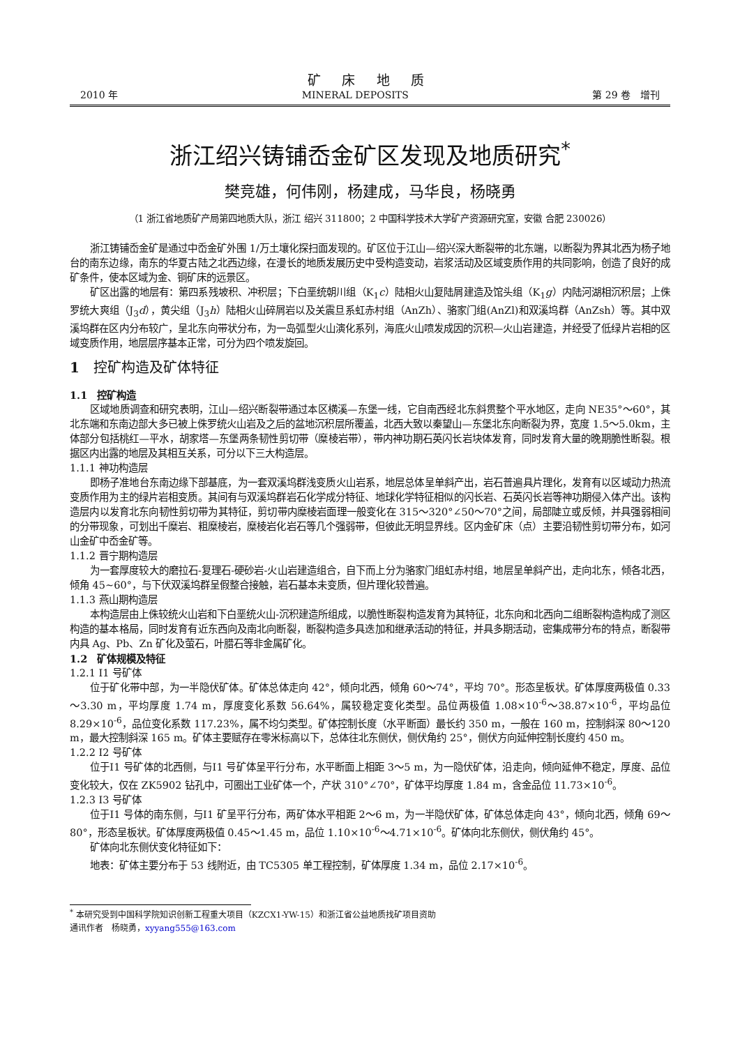矿 床 地 质
2010 年 MINERAL DEPOSITS 第 29 卷　增刊
浙江绍兴铸铺岙金矿区发现及地质研究<sup>*</sup>
樊竞雄，何伟刚，杨建成，马华良，杨晓勇
（1 浙江省地质矿产局第四地质大队，浙江 绍兴 311800；2 中国科学技术大学矿产资源研究室，安徽 合肥 230026）
浙江铸铺岙金矿是通过中岙金矿外围 1/万土壤化探扫面发现的。矿区位于江山—绍兴深大断裂带的北东端，以断裂为界其北西为杨子地台的南东边缘，南东的华夏古陆之北西边缘，在漫长的地质发展历史中受构造变动，岩浆活动及区域变质作用的共同影响，创造了良好的成矿条件，使本区域为金、铜矿床的远景区。
矿区出露的地层有：第四系残坡积、冲积层；下白垩统朝川组（K<sub>1</sub>c）陆相火山复陆屑建造及馆头组（K<sub>1</sub>g）内陆河湖相沉积层；上侏罗统大爽组（J<sub>3</sub>d），黄尖组（J<sub>3</sub>h）陆相火山碎屑岩以及关震旦系虹赤村组（AnZh）、骆家门组(AnZl)和双溪坞群（AnZsh）等。其中双溪坞群在区内分布较广，呈北东向带状分布，为一岛弧型火山演化系列，海底火山喷发成因的沉积—火山岩建造，并经受了低绿片岩相的区域变质作用，地层层序基本正常，可分为四个喷发旋回。
1　控矿构造及矿体特征
1.1　控矿构造
区域地质调查和研究表明，江山—绍兴断裂带通过本区横溪—东堡一线，它自南西经北东斜贯整个平水地区，走向 NE35°～60°，其北东端和东南边部大多已被上侏罗统火山岩及之后的盆地沉积层所覆盖，北西大致以秦望山—东堡北东向断裂为界，宽度 1.5～5.0km，主体部分包括桃红—平水，胡家塔—东堡两条韧性剪切带（糜棱岩带），带内神功期石英闪长岩块体发育，同时发育大量的晚期脆性断裂。根据区内出露的地层及其相互关系，可分以下三大构造层。
1.1.1 神功构造层
即杨子准地台东南边缘下部基底，为一套双溪坞群浅变质火山岩系，地层总体呈单斜产出，岩石普遍具片理化，发育有以区域动力热流变质作用为主的绿片岩相变质。其间有与双溪坞群岩石化学成分特征、地球化学特征相似的闪长岩、石英闪长岩等神功期侵入体产出。该构造层内以发育北东向韧性剪切带为其特征，剪切带内糜棱岩面理一般变化在 315～320°∠50～70°之间，局部陡立或反倾，并具强弱相间的分带现象，可划出千糜岩、粗糜棱岩，糜棱岩化岩石等几个强弱带，但彼此无明显界线。区内金矿床（点）主要沿韧性剪切带分布，如河山金矿中岙金矿等。
1.1.2 晋宁期构造层
为一套厚度较大的磨拉石-复理石-硬砂岩-火山岩建造组合，自下而上分为骆家门组虹赤村组，地层呈单斜产出，走向北东，倾各北西，倾角 45~60°，与下伏双溪坞群呈假整合接触，岩石基本未变质，但片理化较普遍。
1.1.3 燕山期构造层
本构造层由上侏较统火山岩和下白垩统火山-沉积建造所组成，以脆性断裂构造发育为其特征，北东向和北西向二组断裂构造构成了测区构造的基本格局，同时发育有近东西向及南北向断裂，断裂构造多具迭加和继承活动的特征，并具多期活动，密集成带分布的特点，断裂带内具 Ag、Pb、Zn 矿化及萤石，叶腊石等非金属矿化。
1.2　矿体规模及特征
1.2.1 Ⅰ1 号矿体
位于矿化带中部，为一半隐伏矿体。矿体总体走向 42°，倾向北西，倾角 60～74°，平均 70°。形态呈板状。矿体厚度两极值 0.33～3.30 m，平均厚度 1.74 m，厚度变化系数 56.64%，属较稳定变化类型。品位两极值 1.08×10<sup>-6</sup>～38.87×10<sup>-6</sup>，平均品位 8.29×10<sup>-6</sup>，品位变化系数 117.23%，属不均匀类型。矿体控制长度（水平断面）最长约 350 m，一般在 160 m，控制斜深 80～120 m，最大控制斜深 165 m。矿体主要赋存在零米标高以下，总体往北东侧伏，侧伏角约 25°，侧伏方向延伸控制长度约 450 m。
1.2.2 Ⅰ2 号矿体
位于Ⅰ1 号矿体的北西侧，与Ⅰ1 号矿体呈平行分布，水平断面上相距 3～5 m，为一隐伏矿体，沿走向，倾向延伸不稳定，厚度、品位变化较大，仅在 ZK5902 钻孔中，可圈出工业矿体一个，产状 310°∠70°，矿体平均厚度 1.84 m，含金品位 11.73×10<sup>-6</sup>。
1.2.3 Ⅰ3 号矿体
位于Ⅰ1 号体的南东侧，与Ⅰ1 矿呈平行分布，两矿体水平相距 2～6 m，为一半隐伏矿体，矿体总体走向 43°，倾向北西，倾角 69～80°，形态呈板状。矿体厚度两极值 0.45～1.45 m，品位 1.10×10<sup>-6</sup>～4.71×10<sup>-6</sup>。矿体向北东侧伏，侧伏角约 45°。
矿体向北东侧伏变化特征如下：
地表：矿体主要分布于 53 线附近，由 TC5305 单工程控制，矿体厚度 1.34 m，品位 2.17×10<sup>-6</sup>。
<sup>*</sup> 本研究受到中国科学院知识创新工程重大项目（KZCX1-YW-15）和浙江省公益地质找矿项目资助
通讯作者　杨晓勇，xyyang555@163.com